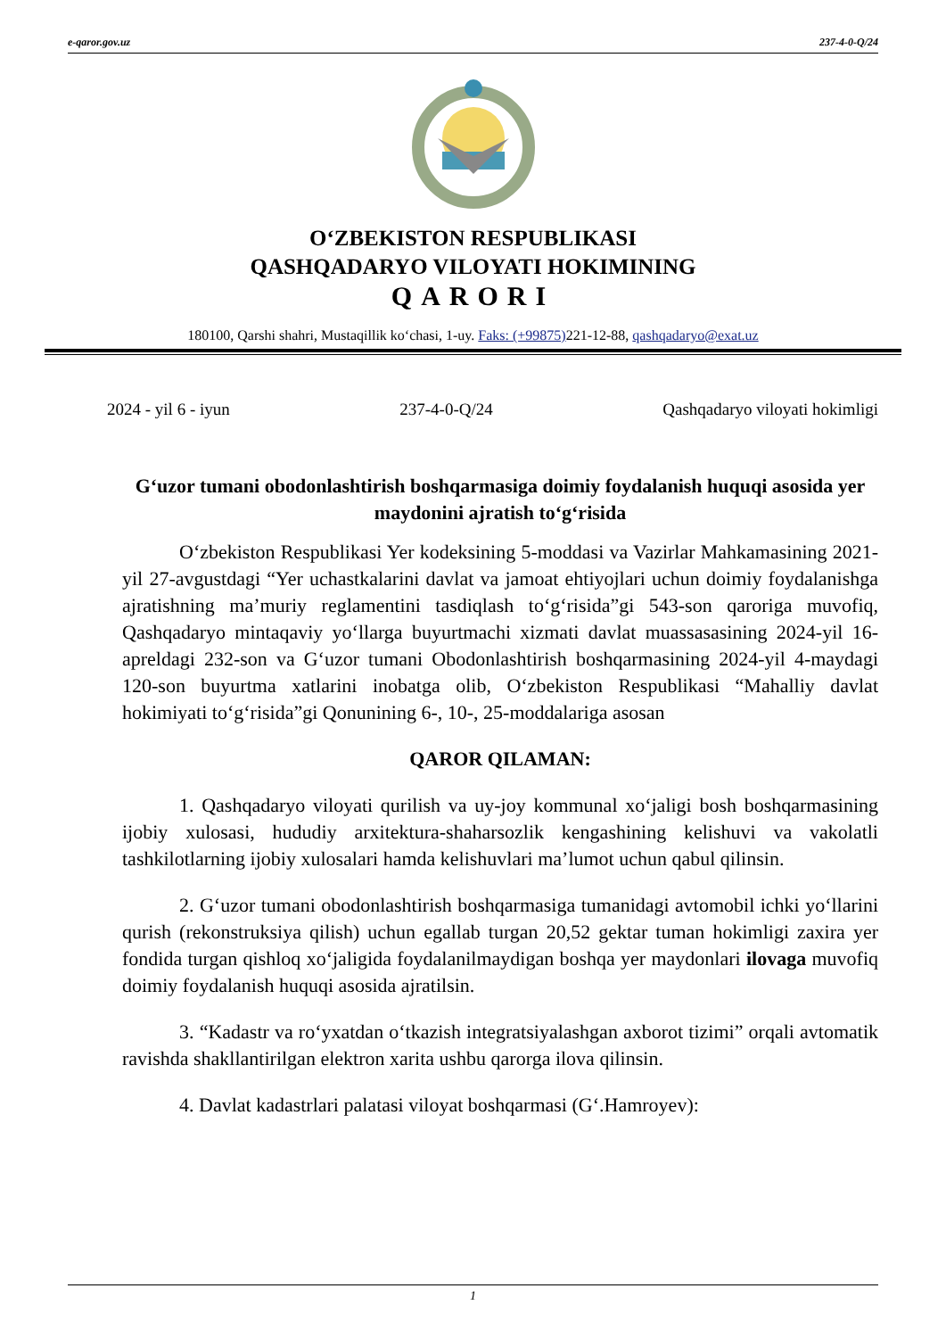e-qaror.gov.uz 237-4-0-Q/24
O‘ZBEKISTON RESPUBLIKASI
QASHQADARYO VILOYATI HOKIMINING
QARORI
180100, Qarshi shahri, Mustaqillik ko‘chasi, 1-uy. Faks: (+99875) 221-12-88, qashqadaryo@exat.uz
2024 - yil 6 - iyun 237-4-0-Q/24 Qashqadaryo viloyati hokimligi
G‘uzor tumani obodonlashtirish boshqarmasiga doimiy foydalanish huquqi asosida yer maydonini ajratish to‘g‘risida
O‘zbekiston Respublikasi Yer kodeksining 5-moddasi va Vazirlar Mahkamasining 2021-yil 27-avgustdagi “Yer uchastkalarini davlat va jamoat ehtiyojlari uchun doimiy foydalanishga ajratishning ma’muriy reglamentini tasdiqlash to‘g‘risida”gi 543-son qaroriga muvofiq, Qashqadaryo mintaqaviy yo‘llarga buyurtmachi xizmati davlat muassasasining 2024-yil 16-apreldagi 232-son va G‘uzor tumani Obodonlashtirish boshqarmasining 2024-yil 4-maydagi 120-son buyurtma xatlarini inobatga olib, O‘zbekiston Respublikasi “Mahalliy davlat hokimiyati to‘g‘risida”gi Qonunining 6-, 10-, 25-moddalariga asosan
QAROR QILAMAN:
1. Qashqadaryo viloyati qurilish va uy-joy kommunal xo‘jaligi bosh boshqarmasining ijobiy xulosasi, hududiy arxitektura-shaharsozlik kengashining kelishuvi va vakolatli tashkilotlarning ijobiy xulosalari hamda kelishuvlari ma’lumot uchun qabul qilinsin.
2. G‘uzor tumani obodonlashtirish boshqarmasiga tumanidagi avtomobil ichki yo‘llarini qurish (rekonstruksiya qilish) uchun egallab turgan 20,52 gektar tuman hokimligi zaxira yer fondida turgan qishloq xo‘jaligida foydalanilmaydigan boshqa yer maydonlari ilovaga muvofiq doimiy foydalanish huquqi asosida ajratilsin.
3. “Kadastr va ro‘yxatdan o‘tkazish integratsiyalashgan axborot tizimi” orqali avtomatik ravishda shakllantirilgan elektron xarita ushbu qarorga ilova qilinsin.
4. Davlat kadastrlari palatasi viloyat boshqarmasi (G‘.Hamroyev):
1